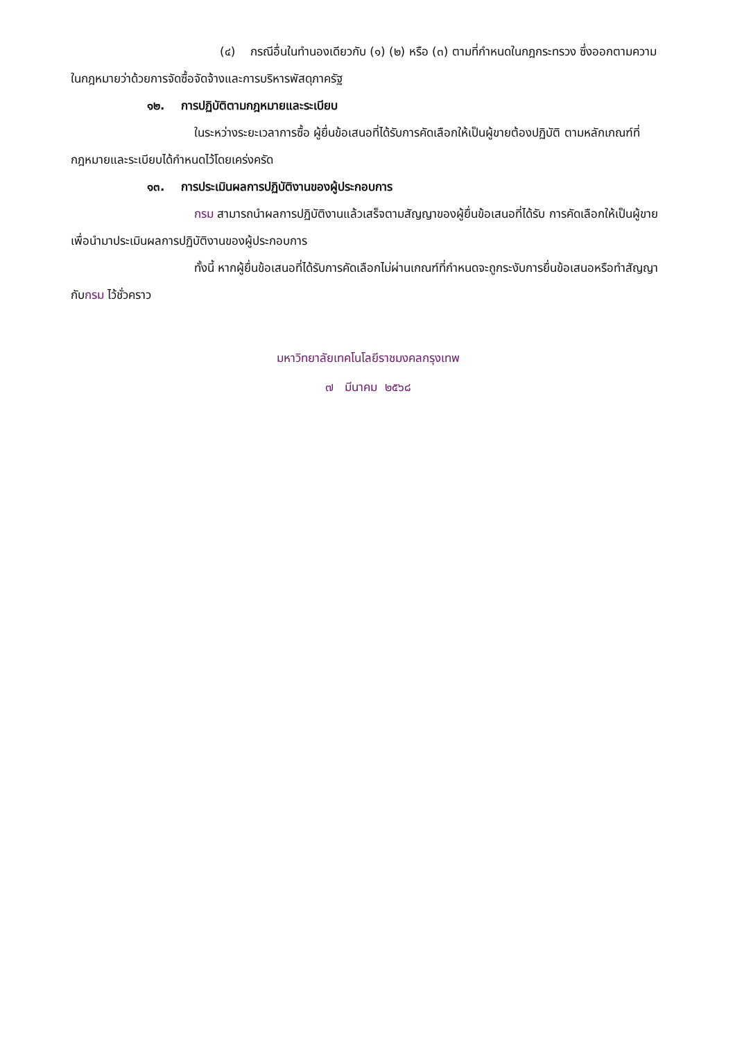(๔) กรณีอื่นในทำนองเดียวกับ (๑) (๒) หรือ (๓) ตามที่กำหนดในกฎกระทรวง ซึ่งออกตามความในกฎหมายว่าด้วยการจัดซื้อจัดจ้างและการบริหารพัสดุภาครัฐ
๑๒. การปฏิบัติตามกฎหมายและระเบียบ
ในระหว่างระยะเวลาการซื้อ ผู้ยื่นข้อเสนอที่ได้รับการคัดเลือกให้เป็นผู้ขายต้องปฏิบัติ ตามหลักเกณฑ์ที่กฎหมายและระเบียบได้กำหนดไว้โดยเคร่งครัด
๑๓. การประเมินผลการปฏิบัติงานของผู้ประกอบการ
กรม สามารถนำผลการปฏิบัติงานแล้วเสร็จตามสัญญาของผู้ยื่นข้อเสนอที่ได้รับ การคัดเลือกให้เป็นผู้ขายเพื่อนำมาประเมินผลการปฏิบัติงานของผู้ประกอบการ
ทั้งนี้ หากผู้ยื่นข้อเสนอที่ได้รับการคัดเลือกไม่ผ่านเกณฑ์ที่กำหนดจะถูกระงับการยื่นข้อเสนอหรือทำสัญญากับกรม ไว้ชั่วคราว
มหาวิทยาลัยเทคโนโลยีราชมงคลกรุงเทพ
๗ มีนาคม ๒๕๖๘